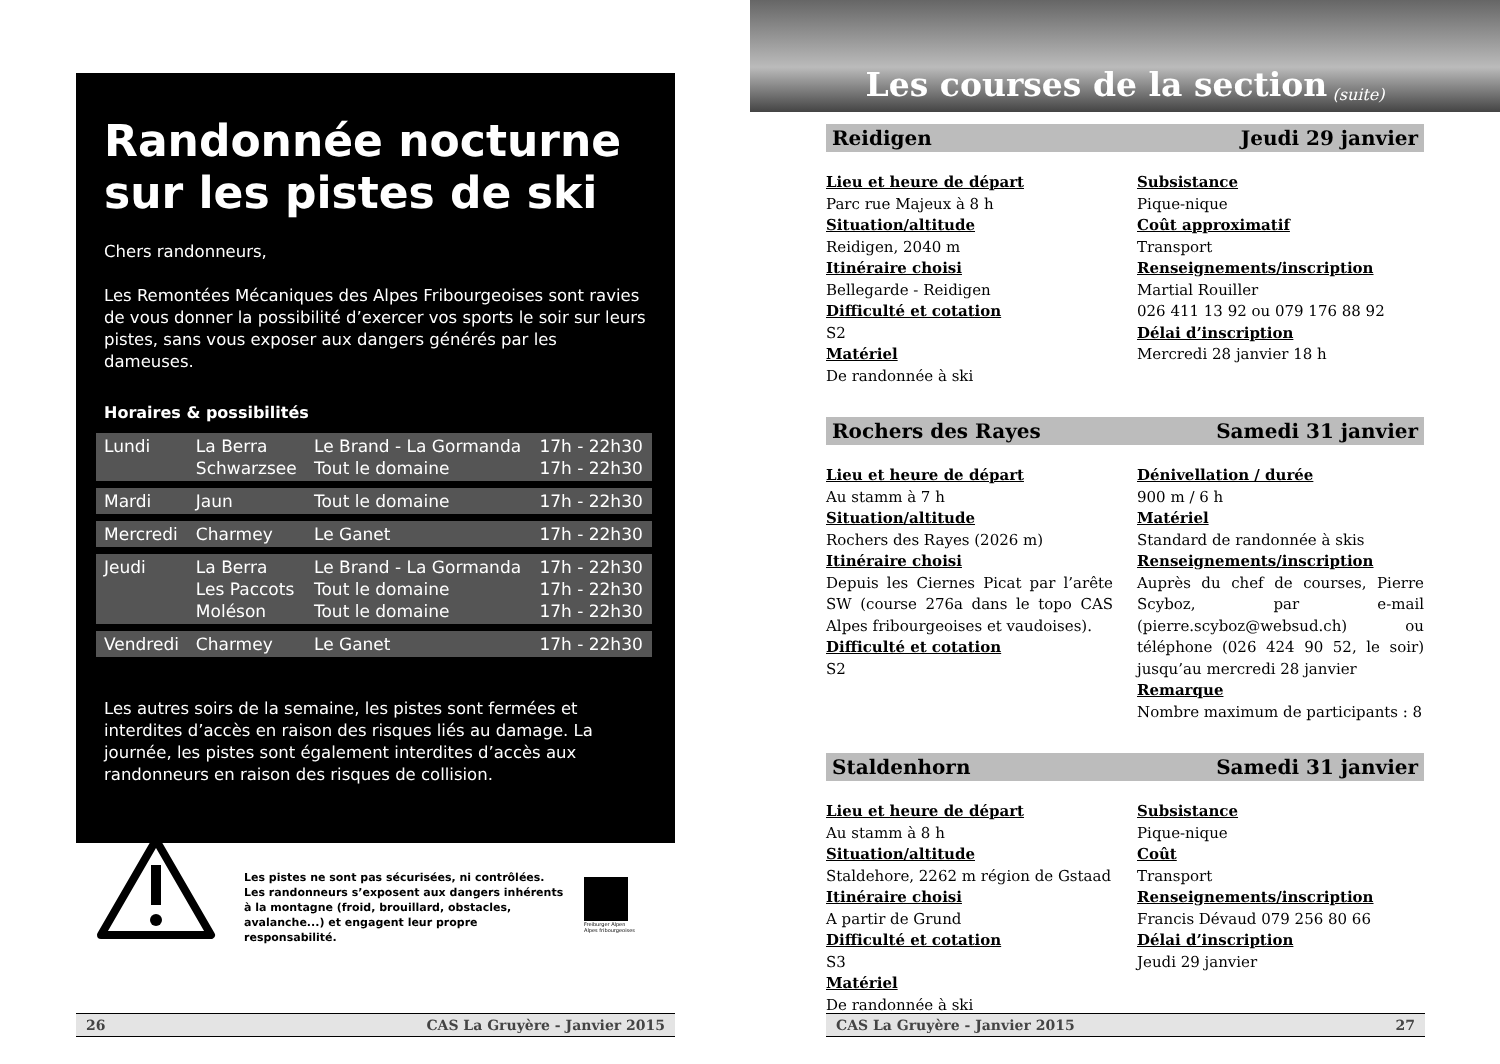Randonnée nocturne
sur les pistes de ski
Chers randonneurs,
Les Remontées Mécaniques des Alpes Fribourgeoises sont ravies de vous donner la possibilité d’exercer vos sports le soir sur leurs pistes, sans vous exposer aux dangers générés par les dameuses.
Horaires & possibilités
| Lundi | La Berra Schwarzsee | Le Brand - La Gormanda Tout le domaine | 17h - 22h30 17h - 22h30 |
| Mardi | Jaun | Tout le domaine | 17h - 22h30 |
| Mercredi | Charmey | Le Ganet | 17h - 22h30 |
| Jeudi | La Berra Les Paccots Moléson | Le Brand - La Gormanda Tout le domaine Tout le domaine | 17h - 22h30 17h - 22h30 17h - 22h30 |
| Vendredi | Charmey | Le Ganet | 17h - 22h30 |
Les autres soirs de la semaine, les pistes sont fermées et interdites d’accès en raison des risques liés au damage. La journée, les pistes sont également interdites d’accès aux randonneurs en raison des risques de collision.
Les pistes ne sont pas sécurisées, ni contrôlées. Les randonneurs s’exposent aux dangers inhérents à la montagne (froid, brouillard, obstacles, avalanche...) et engagent leur propre responsabilité.
Freiburger Alpen
Alpes fribourgeoises
26 CAS La Gruyère - Janvier 2015
Les courses de la section (suite)
Reidigen Jeudi 29 janvier
Lieu et heure de départ
Parc rue Majeux à 8 h
Situation/altitude
Reidigen, 2040 m
Itinéraire choisi
Bellegarde - Reidigen
Difficulté et cotation
S2
Matériel
De randonnée à ski
Subsistance
Pique-nique
Coût approximatif
Transport
Renseignements/inscription
Martial Rouiller
026 411 13 92 ou 079 176 88 92
Délai d’inscription
Mercredi 28 janvier 18 h
Rochers des Rayes Samedi 31 janvier
Lieu et heure de départ
Au stamm à 7 h
Situation/altitude
Rochers des Rayes (2026 m)
Itinéraire choisi
Depuis les Ciernes Picat par l’arête SW (course 276a dans le topo CAS Alpes fribourgeoises et vaudoises).
Difficulté et cotation
S2
Dénivellation / durée
900 m / 6 h
Matériel
Standard de randonnée à skis
Renseignements/inscription
Auprès du chef de courses, Pierre Scyboz, par e-mail (pierre.scyboz@websud.ch) ou téléphone (026 424 90 52, le soir) jusqu’au mercredi 28 janvier
Remarque
Nombre maximum de participants : 8
Staldenhorn Samedi 31 janvier
Lieu et heure de départ
Au stamm à 8 h
Situation/altitude
Staldehore, 2262 m région de Gstaad
Itinéraire choisi
A partir de Grund
Difficulté et cotation
S3
Matériel
De randonnée à ski
Subsistance
Pique-nique
Coût
Transport
Renseignements/inscription
Francis Dévaud 079 256 80 66
Délai d’inscription
Jeudi 29 janvier
CAS La Gruyère - Janvier 2015 27